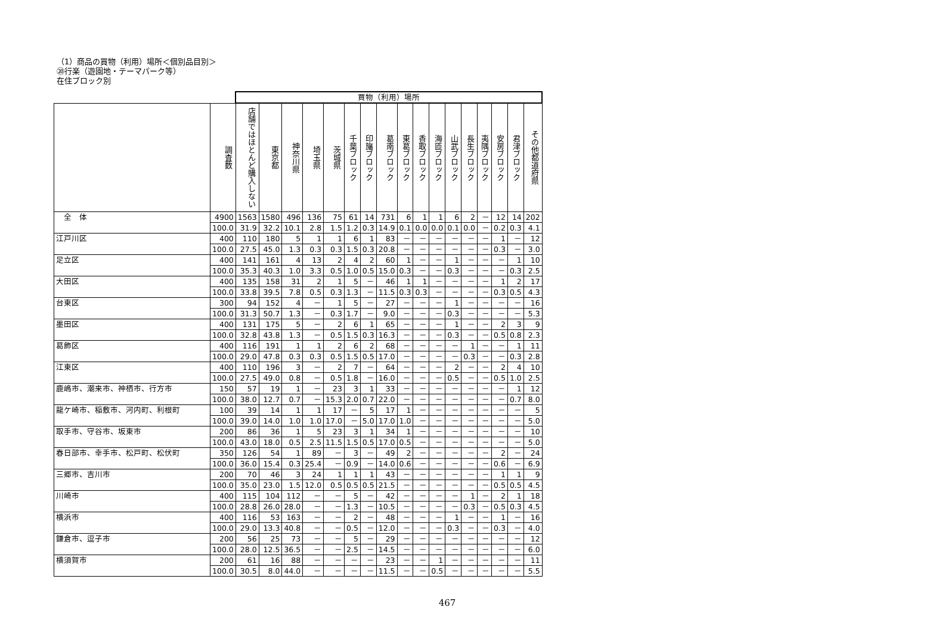（1）商品の買物（利用）場所＜個別品目別＞
⑳行楽（遊園地・テーマパーク等）
在住ブロック別
| | | 買物（利用）場所 | | | | | | | | | | | | | | | | |
| | 調査数 | 店舗ではほとんど購入しない | 東京都 | 神奈川県 | 埼玉県 | 茨城県 | 千葉ブロック | 印旛ブロック | 葛南ブロック | 東葛ブロック | 香取ブロック | 海匝ブロック | 山武ブロック | 長生ブロック | 夷隅ブロック | 安房ブロック | 君津ブロック | その他都道府県 |
| 全 体 | 4900 | 1563 | 1580 | 496 | 136 | 75 | 61 | 14 | 731 | 6 | 1 | 1 | 6 | 2 | － | 12 | 14 | 202 |
| | 100.0 | 31.9 | 32.2 | 10.1 | 2.8 | 1.5 | 1.2 | 0.3 | 14.9 | 0.1 | 0.0 | 0.0 | 0.1 | 0.0 | － | 0.2 | 0.3 | 4.1 |
| 江戸川区 | 400 | 110 | 180 | 5 | 1 | 1 | 6 | 1 | 83 | － | － | － | － | － | － | 1 | － | 12 |
| | 100.0 | 27.5 | 45.0 | 1.3 | 0.3 | 0.3 | 1.5 | 0.3 | 20.8 | － | － | － | － | － | － | 0.3 | － | 3.0 |
| 足立区 | 400 | 141 | 161 | 4 | 13 | 2 | 4 | 2 | 60 | 1 | － | － | 1 | － | － | － | 1 | 10 |
| | 100.0 | 35.3 | 40.3 | 1.0 | 3.3 | 0.5 | 1.0 | 0.5 | 15.0 | 0.3 | － | － | 0.3 | － | － | － | 0.3 | 2.5 |
| 大田区 | 400 | 135 | 158 | 31 | 2 | 1 | 5 | － | 46 | 1 | 1 | － | － | － | － | 1 | 2 | 17 |
| | 100.0 | 33.8 | 39.5 | 7.8 | 0.5 | 0.3 | 1.3 | － | 11.5 | 0.3 | 0.3 | － | － | － | － | 0.3 | 0.5 | 4.3 |
| 台東区 | 300 | 94 | 152 | 4 | － | 1 | 5 | － | 27 | － | － | － | 1 | － | － | － | － | 16 |
| | 100.0 | 31.3 | 50.7 | 1.3 | － | 0.3 | 1.7 | － | 9.0 | － | － | － | 0.3 | － | － | － | － | 5.3 |
| 墨田区 | 400 | 131 | 175 | 5 | － | 2 | 6 | 1 | 65 | － | － | － | 1 | － | － | 2 | 3 | 9 |
| | 100.0 | 32.8 | 43.8 | 1.3 | － | 0.5 | 1.5 | 0.3 | 16.3 | － | － | － | 0.3 | － | － | 0.5 | 0.8 | 2.3 |
| 葛飾区 | 400 | 116 | 191 | 1 | 1 | 2 | 6 | 2 | 68 | － | － | － | － | 1 | － | － | 1 | 11 |
| | 100.0 | 29.0 | 47.8 | 0.3 | 0.3 | 0.5 | 1.5 | 0.5 | 17.0 | － | － | － | － | 0.3 | － | － | 0.3 | 2.8 |
| 江東区 | 400 | 110 | 196 | 3 | － | 2 | 7 | － | 64 | － | － | － | 2 | － | － | 2 | 4 | 10 |
| | 100.0 | 27.5 | 49.0 | 0.8 | － | 0.5 | 1.8 | － | 16.0 | － | － | － | 0.5 | － | － | 0.5 | 1.0 | 2.5 |
| 鹿嶋市、潮来市、神栖市、行方市 | 150 | 57 | 19 | 1 | － | 23 | 3 | 1 | 33 | － | － | － | － | － | － | － | 1 | 12 |
| | 100.0 | 38.0 | 12.7 | 0.7 | － | 15.3 | 2.0 | 0.7 | 22.0 | － | － | － | － | － | － | － | 0.7 | 8.0 |
| 龍ケ崎市、稲敷市、河内町、利根町 | 100 | 39 | 14 | 1 | 1 | 17 | － | 5 | 17 | 1 | － | － | － | － | － | － | － | 5 |
| | 100.0 | 39.0 | 14.0 | 1.0 | 1.0 | 17.0 | － | 5.0 | 17.0 | 1.0 | － | － | － | － | － | － | － | 5.0 |
| 取手市、守谷市、坂東市 | 200 | 86 | 36 | 1 | 5 | 23 | 3 | 1 | 34 | 1 | － | － | － | － | － | － | － | 10 |
| | 100.0 | 43.0 | 18.0 | 0.5 | 2.5 | 11.5 | 1.5 | 0.5 | 17.0 | 0.5 | － | － | － | － | － | － | － | 5.0 |
| 春日部市、幸手市、松戸町、松伏町 | 350 | 126 | 54 | 1 | 89 | － | 3 | － | 49 | 2 | － | － | － | － | － | 2 | － | 24 |
| | 100.0 | 36.0 | 15.4 | 0.3 | 25.4 | － | 0.9 | － | 14.0 | 0.6 | － | － | － | － | － | 0.6 | － | 6.9 |
| 三郷市、吉川市 | 200 | 70 | 46 | 3 | 24 | 1 | 1 | 1 | 43 | － | － | － | － | － | － | 1 | 1 | 9 |
| | 100.0 | 35.0 | 23.0 | 1.5 | 12.0 | 0.5 | 0.5 | 0.5 | 21.5 | － | － | － | － | － | － | 0.5 | 0.5 | 4.5 |
| 川崎市 | 400 | 115 | 104 | 112 | － | － | 5 | － | 42 | － | － | － | － | 1 | － | 2 | 1 | 18 |
| | 100.0 | 28.8 | 26.0 | 28.0 | － | － | 1.3 | － | 10.5 | － | － | － | － | 0.3 | － | 0.5 | 0.3 | 4.5 |
| 横浜市 | 400 | 116 | 53 | 163 | － | － | 2 | － | 48 | － | － | － | 1 | － | － | 1 | － | 16 |
| | 100.0 | 29.0 | 13.3 | 40.8 | － | － | 0.5 | － | 12.0 | － | － | － | 0.3 | － | － | 0.3 | － | 4.0 |
| 鎌倉市、逗子市 | 200 | 56 | 25 | 73 | － | － | 5 | － | 29 | － | － | － | － | － | － | － | － | 12 |
| | 100.0 | 28.0 | 12.5 | 36.5 | － | － | 2.5 | － | 14.5 | － | － | － | － | － | － | － | － | 6.0 |
| 横須賀市 | 200 | 61 | 16 | 88 | － | － | － | － | 23 | － | － | 1 | － | － | － | － | － | 11 |
| | 100.0 | 30.5 | 8.0 | 44.0 | － | － | － | － | 11.5 | － | － | 0.5 | － | － | － | － | － | 5.5 |
467